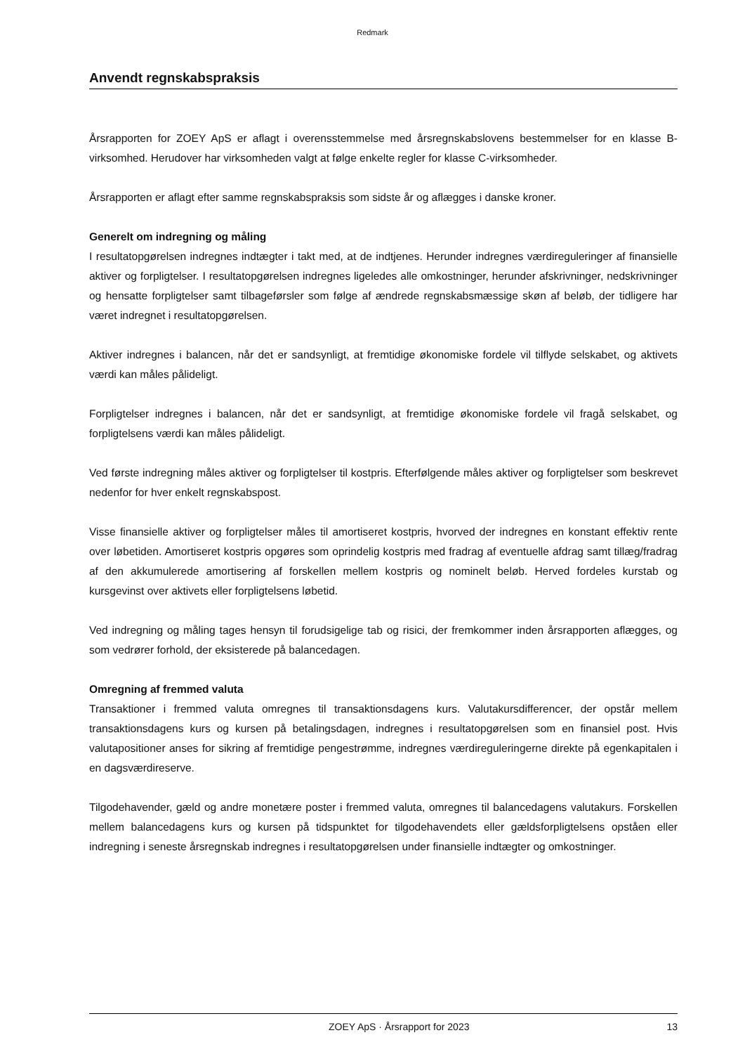Redmark
Anvendt regnskabspraksis
Årsrapporten for ZOEY ApS er aflagt i overensstemmelse med årsregnskabslovens bestemmelser for en klasse B-virksomhed. Herudover har virksomheden valgt at følge enkelte regler for klasse C-virksomheder.
Årsrapporten er aflagt efter samme regnskabspraksis som sidste år og aflægges i danske kroner.
Generelt om indregning og måling
I resultatopgørelsen indregnes indtægter i takt med, at de indtjenes. Herunder indregnes værdireguleringer af finansielle aktiver og forpligtelser. I resultatopgørelsen indregnes ligeledes alle omkostninger, herunder afskrivninger, nedskrivninger og hensatte forpligtelser samt tilbageførsler som følge af ændrede regnskabsmæssige skøn af beløb, der tidligere har været indregnet i resultatopgørelsen.
Aktiver indregnes i balancen, når det er sandsynligt, at fremtidige økonomiske fordele vil tilflyde selskabet, og aktivets værdi kan måles pålideligt.
Forpligtelser indregnes i balancen, når det er sandsynligt, at fremtidige økonomiske fordele vil fragå selskabet, og forpligtelsens værdi kan måles pålideligt.
Ved første indregning måles aktiver og forpligtelser til kostpris. Efterfølgende måles aktiver og forpligtelser som beskrevet nedenfor for hver enkelt regnskabspost.
Visse finansielle aktiver og forpligtelser måles til amortiseret kostpris, hvorved der indregnes en konstant effektiv rente over løbetiden. Amortiseret kostpris opgøres som oprindelig kostpris med fradrag af eventuelle afdrag samt tillæg/fradrag af den akkumulerede amortisering af forskellen mellem kostpris og nominelt beløb. Herved fordeles kurstab og kursgevinst over aktivets eller forpligtelsens løbetid.
Ved indregning og måling tages hensyn til forudsigelige tab og risici, der fremkommer inden årsrapporten aflægges, og som vedrører forhold, der eksisterede på balancedagen.
Omregning af fremmed valuta
Transaktioner i fremmed valuta omregnes til transaktionsdagens kurs. Valutakursdifferencer, der opstår mellem transaktionsdagens kurs og kursen på betalingsdagen, indregnes i resultatopgørelsen som en finansiel post. Hvis valutapositioner anses for sikring af fremtidige pengestrømme, indregnes værdireguleringerne direkte på egenkapitalen i en dagsværdireserve.
Tilgodehavender, gæld og andre monetære poster i fremmed valuta, omregnes til balancedagens valutakurs. Forskellen mellem balancedagens kurs og kursen på tidspunktet for tilgodehavendets eller gældsforpligtelsens opståen eller indregning i seneste årsregnskab indregnes i resultatopgørelsen under finansielle indtægter og omkostninger.
ZOEY ApS · Årsrapport for 2023 13